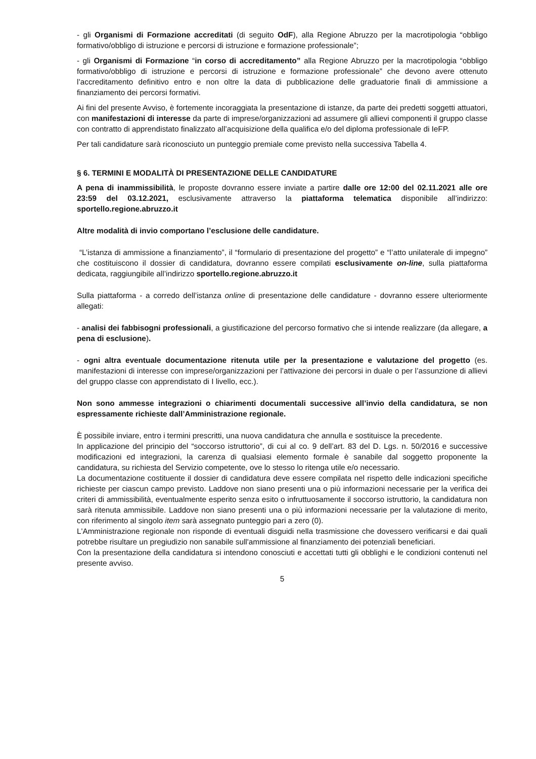- gli Organismi di Formazione accreditati (di seguito OdF), alla Regione Abruzzo per la macrotipologia “obbligo formativo/obbligo di istruzione e percorsi di istruzione e formazione professionale”;
- gli Organismi di Formazione “in corso di accreditamento” alla Regione Abruzzo per la macrotipologia “obbligo formativo/obbligo di istruzione e percorsi di istruzione e formazione professionale” che devono avere ottenuto l’accreditamento definitivo entro e non oltre la data di pubblicazione delle graduatorie finali di ammissione a finanziamento dei percorsi formativi.
Ai fini del presente Avviso, è fortemente incoraggiata la presentazione di istanze, da parte dei predetti soggetti attuatori, con manifestazioni di interesse da parte di imprese/organizzazioni ad assumere gli allievi componenti il gruppo classe con contratto di apprendistato finalizzato all’acquisizione della qualifica e/o del diploma professionale di IeFP.
Per tali candidature sarà riconosciuto un punteggio premiale come previsto nella successiva Tabella 4.
§ 6. TERMINI E MODALITÀ DI PRESENTAZIONE DELLE CANDIDATURE
A pena di inammissibilità, le proposte dovranno essere inviate a partire dalle ore 12:00 del 02.11.2021 alle ore 23:59 del 03.12.2021, esclusivamente attraverso la piattaforma telematica disponibile all’indirizzo: sportello.regione.abruzzo.it
Altre modalità di invio comportano l’esclusione delle candidature.
“L’istanza di ammissione a finanziamento”, il “formulario di presentazione del progetto” e “l’atto unilaterale di impegno” che costituiscono il dossier di candidatura, dovranno essere compilati esclusivamente on-line, sulla piattaforma dedicata, raggiungibile all’indirizzo sportello.regione.abruzzo.it
Sulla piattaforma - a corredo dell’istanza online di presentazione delle candidature - dovranno essere ulteriormente allegati:
- analisi dei fabbisogni professionali, a giustificazione del percorso formativo che si intende realizzare (da allegare, a pena di esclusione).
- ogni altra eventuale documentazione ritenuta utile per la presentazione e valutazione del progetto (es. manifestazioni di interesse con imprese/organizzazioni per l’attivazione dei percorsi in duale o per l’assunzione di allievi del gruppo classe con apprendistato di I livello, ecc.).
Non sono ammesse integrazioni o chiarimenti documentali successive all’invio della candidatura, se non espressamente richieste dall’Amministrazione regionale.
È possibile inviare, entro i termini prescritti, una nuova candidatura che annulla e sostituisce la precedente.
In applicazione del principio del “soccorso istruttorio”, di cui al co. 9 dell’art. 83 del D. Lgs. n. 50/2016 e successive modificazioni ed integrazioni, la carenza di qualsiasi elemento formale è sanabile dal soggetto proponente la candidatura, su richiesta del Servizio competente, ove lo stesso lo ritenga utile e/o necessario.
La documentazione costituente il dossier di candidatura deve essere compilata nel rispetto delle indicazioni specifiche richieste per ciascun campo previsto. Laddove non siano presenti una o più informazioni necessarie per la verifica dei criteri di ammissibilità, eventualmente esperito senza esito o infruttuosamente il soccorso istruttorio, la candidatura non sarà ritenuta ammissibile. Laddove non siano presenti una o più informazioni necessarie per la valutazione di merito, con riferimento al singolo item sarà assegnato punteggio pari a zero (0).
L'Amministrazione regionale non risponde di eventuali disguidi nella trasmissione che dovessero verificarsi e dai quali potrebbe risultare un pregiudizio non sanabile sull'ammissione al finanziamento dei potenziali beneficiari.
Con la presentazione della candidatura si intendono conosciuti e accettati tutti gli obblighi e le condizioni contenuti nel presente avviso.
5